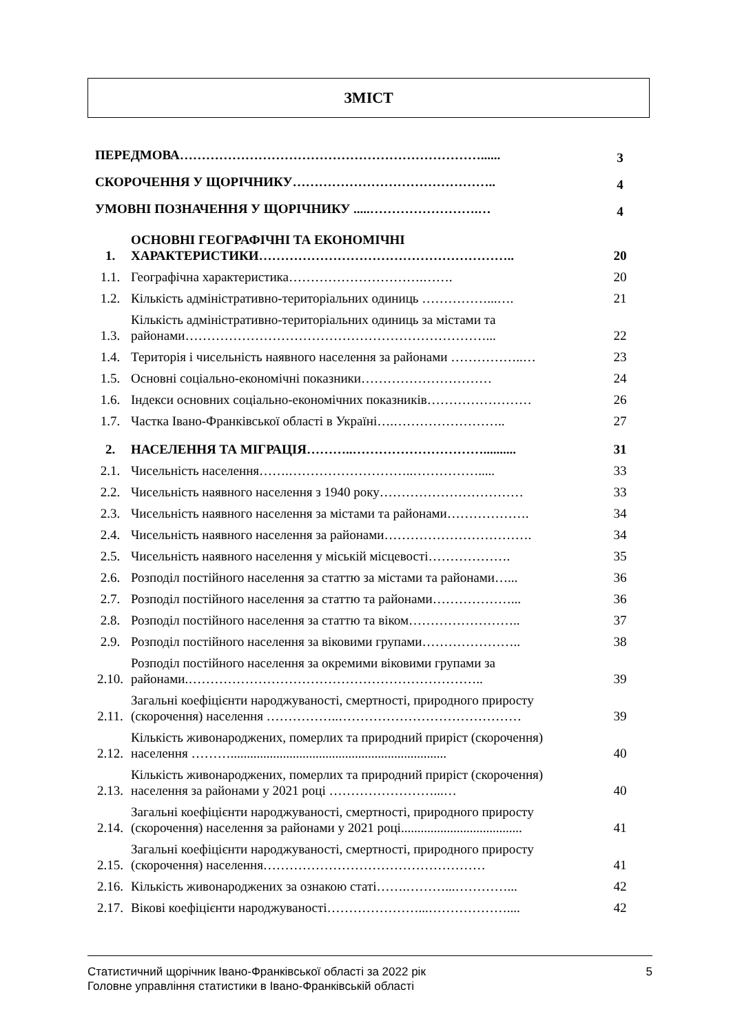ЗМІСТ
| ПЕРЕДМОВА……………………………………………………………...... | | 3 |
| СКОРОЧЕННЯ У ЩОРІЧНИКУ……………………………………….. | | 4 |
| УМОВНІ ПОЗНАЧЕННЯ У ЩОРІЧНИКУ .....…………………….… | | 4 |
| 1. | ОСНОВНІ ГЕОГРАФІЧНІ ТА ЕКОНОМІЧНІ ХАРАКТЕРИСТИКИ………………………………………………….. | 20 |
| 1.1. | Географічна характеристика………………………….……. | 20 |
| 1.2. | Кількість адміністративно-територіальних одиниць ……………...…. | 21 |
| 1.3. | Кількість адміністративно-територіальних одиниць за містами та районами……………………………………………………………... | 22 |
| 1.4. | Територія і чисельність наявного населення за районами ……………..… | 23 |
| 1.5. | Основні соціально-економічні показники………………………… | 24 |
| 1.6. | Індекси основних соціально-економічних показників…………………… | 26 |
| 1.7. | Частка Івано-Франківської області в Україні….…………………….. | 27 |
| 2. | НАСЕЛЕННЯ ТА МІГРАЦІЯ………..………………………….......... | 31 |
| 2.1. | Чисельність населення…….………………………..……………..... | 33 |
| 2.2. | Чисельність наявного населення з 1940 року…………………………… | 33 |
| 2.3. | Чисельність наявного населення за містами та районами………………. | 34 |
| 2.4. | Чисельність наявного населення за районами……………………………. | 34 |
| 2.5. | Чисельність наявного населення у міській місцевості………………. | 35 |
| 2.6. | Розподіл постійного населення за статтю за містами та районами…... | 36 |
| 2.7. | Розподіл постійного населення за статтю та районами………………... | 36 |
| 2.8. | Розподіл постійного населення за статтю та віком…………………….. | 37 |
| 2.9. | Розподіл постійного населення за віковими групами………………….. | 38 |
| 2.10. | Розподіл постійного населення за окремими віковими групами за районами.………………………………………………………….. | 39 |
| 2.11. | Загальні коефіцієнти народжуваності, смертності, природного приросту (скорочення) населення ……………..…………………………………… | 39 |
| 2.12. | Кількість живонароджених, померлих та природний приріст (скорочення) населення ……….................................................................. | 40 |
| 2.13. | Кількість живонароджених, померлих та природний приріст (скорочення) населення за районами у 2021 році ……………………...… | 40 |
| 2.14. | Загальні коефіцієнти народжуваності, смертності, природного приросту (скорочення) населення за районами у 2021 році..................................... | 41 |
| 2.15. | Загальні коефіцієнти народжуваності, смертності, природного приросту (скорочення) населення…………………………………………… | 41 |
| 2.16. | Кількість живонароджених за ознакою статі…….………...…………... | 42 |
| 2.17. | Вікові коефіцієнти народжуваності…………………...……………….... | 42 |
5 Статистичний щорічник Івано-Франківської області за 2022 рік
Головне управління статистики в Івано-Франківській області